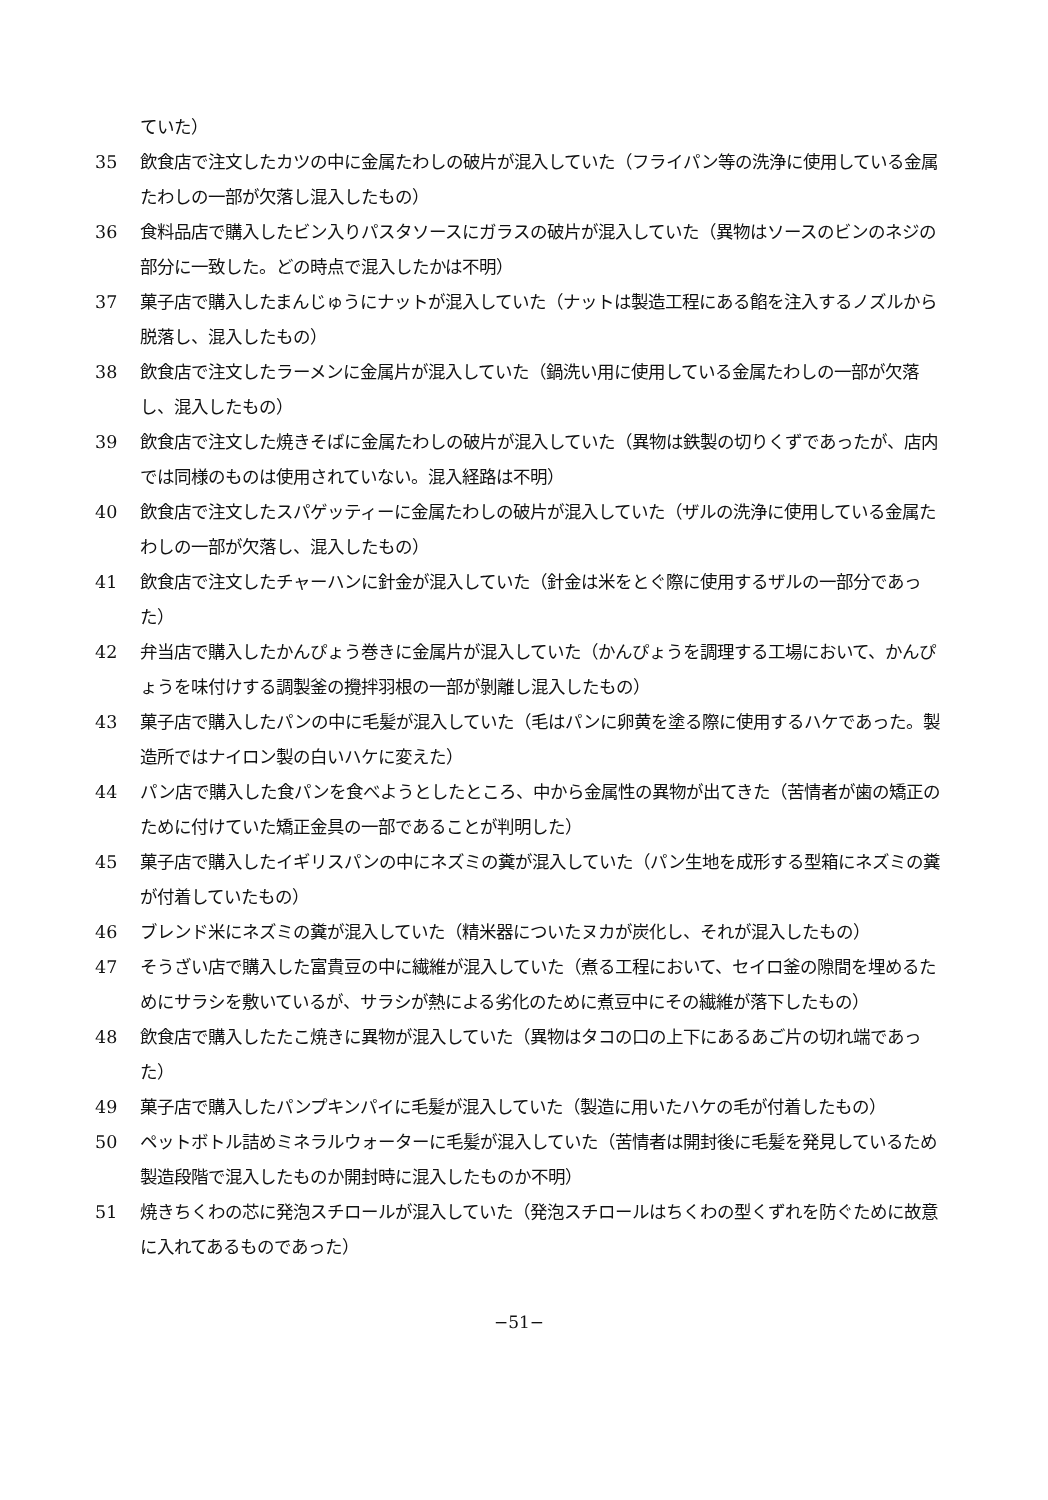ていた）
35 飲食店で注文したカツの中に金属たわしの破片が混入していた（フライパン等の洗浄に使用している金属たわしの一部が欠落し混入したもの）
36 食料品店で購入したビン入りパスタソースにガラスの破片が混入していた（異物はソースのビンのネジの部分に一致した。どの時点で混入したかは不明）
37 菓子店で購入したまんじゅうにナットが混入していた（ナットは製造工程にある餡を注入するノズルから脱落し、混入したもの）
38 飲食店で注文したラーメンに金属片が混入していた（鍋洗い用に使用している金属たわしの一部が欠落し、混入したもの）
39 飲食店で注文した焼きそばに金属たわしの破片が混入していた（異物は鉄製の切りくずであったが、店内では同様のものは使用されていない。混入経路は不明）
40 飲食店で注文したスパゲッティーに金属たわしの破片が混入していた（ザルの洗浄に使用している金属たわしの一部が欠落し、混入したもの）
41 飲食店で注文したチャーハンに針金が混入していた（針金は米をとぐ際に使用するザルの一部分であった）
42 弁当店で購入したかんぴょう巻きに金属片が混入していた（かんぴょうを調理する工場において、かんぴょうを味付けする調製釜の攪拌羽根の一部が剝離し混入したもの）
43 菓子店で購入したパンの中に毛髪が混入していた（毛はパンに卵黄を塗る際に使用するハケであった。製造所ではナイロン製の白いハケに変えた）
44 パン店で購入した食パンを食べようとしたところ、中から金属性の異物が出てきた（苦情者が歯の矯正のために付けていた矯正金具の一部であることが判明した）
45 菓子店で購入したイギリスパンの中にネズミの糞が混入していた（パン生地を成形する型箱にネズミの糞が付着していたもの）
46 ブレンド米にネズミの糞が混入していた（精米器についたヌカが炭化し、それが混入したもの）
47 そうざい店で購入した富貴豆の中に繊維が混入していた（煮る工程において、セイロ釜の隙間を埋めるためにサラシを敷いているが、サラシが熱による劣化のために煮豆中にその繊維が落下したもの）
48 飲食店で購入したたこ焼きに異物が混入していた（異物はタコの口の上下にあるあご片の切れ端であった）
49 菓子店で購入したパンプキンパイに毛髪が混入していた（製造に用いたハケの毛が付着したもの）
50 ペットボトル詰めミネラルウォーターに毛髪が混入していた（苦情者は開封後に毛髪を発見しているため製造段階で混入したものか開封時に混入したものか不明）
51 焼きちくわの芯に発泡スチロールが混入していた（発泡スチロールはちくわの型くずれを防ぐために故意に入れてあるものであった）
−51−